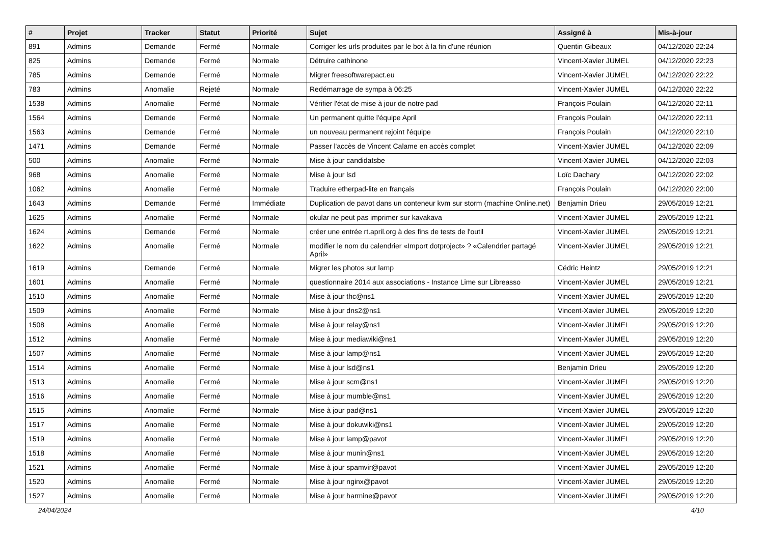| # | Projet | Tracker | Statut | Priorité | Sujet | Assigné à | Mis-à-jour |
| --- | --- | --- | --- | --- | --- | --- | --- |
| 891 | Admins | Demande | Fermé | Normale | Corriger les urls produites par le bot à la fin d'une réunion | Quentin Gibeaux | 04/12/2020 22:24 |
| 825 | Admins | Demande | Fermé | Normale | Détruire cathinone | Vincent-Xavier JUMEL | 04/12/2020 22:23 |
| 785 | Admins | Demande | Fermé | Normale | Migrer freesoftwarepact.eu | Vincent-Xavier JUMEL | 04/12/2020 22:22 |
| 783 | Admins | Anomalie | Rejeté | Normale | Redémarrage de sympa à 06:25 | Vincent-Xavier JUMEL | 04/12/2020 22:22 |
| 1538 | Admins | Anomalie | Fermé | Normale | Vérifier l'état de mise à jour de notre pad | François Poulain | 04/12/2020 22:11 |
| 1564 | Admins | Demande | Fermé | Normale | Un permanent quitte l'équipe April | François Poulain | 04/12/2020 22:11 |
| 1563 | Admins | Demande | Fermé | Normale | un nouveau permanent rejoint l'équipe | François Poulain | 04/12/2020 22:10 |
| 1471 | Admins | Demande | Fermé | Normale | Passer l'accès de Vincent Calame en accès complet | Vincent-Xavier JUMEL | 04/12/2020 22:09 |
| 500 | Admins | Anomalie | Fermé | Normale | Mise à jour candidatsbe | Vincent-Xavier JUMEL | 04/12/2020 22:03 |
| 968 | Admins | Anomalie | Fermé | Normale | Mise à jour lsd | Loïc Dachary | 04/12/2020 22:02 |
| 1062 | Admins | Anomalie | Fermé | Normale | Traduire etherpad-lite en français | François Poulain | 04/12/2020 22:00 |
| 1643 | Admins | Demande | Fermé | Immédiate | Duplication de pavot dans un conteneur kvm sur storm (machine Online.net) | Benjamin Drieu | 29/05/2019 12:21 |
| 1625 | Admins | Anomalie | Fermé | Normale | okular ne peut pas imprimer sur kavakava | Vincent-Xavier JUMEL | 29/05/2019 12:21 |
| 1624 | Admins | Demande | Fermé | Normale | créer une entrée rt.april.org à des fins de tests de l'outil | Vincent-Xavier JUMEL | 29/05/2019 12:21 |
| 1622 | Admins | Anomalie | Fermé | Normale | modifier le nom du calendrier «Import dotproject» ? «Calendrier partagé April» | Vincent-Xavier JUMEL | 29/05/2019 12:21 |
| 1619 | Admins | Demande | Fermé | Normale | Migrer les photos sur lamp | Cédric Heintz | 29/05/2019 12:21 |
| 1601 | Admins | Anomalie | Fermé | Normale | questionnaire 2014 aux associations - Instance Lime sur Libreasso | Vincent-Xavier JUMEL | 29/05/2019 12:21 |
| 1510 | Admins | Anomalie | Fermé | Normale | Mise à jour thc@ns1 | Vincent-Xavier JUMEL | 29/05/2019 12:20 |
| 1509 | Admins | Anomalie | Fermé | Normale | Mise à jour dns2@ns1 | Vincent-Xavier JUMEL | 29/05/2019 12:20 |
| 1508 | Admins | Anomalie | Fermé | Normale | Mise à jour relay@ns1 | Vincent-Xavier JUMEL | 29/05/2019 12:20 |
| 1512 | Admins | Anomalie | Fermé | Normale | Mise à jour mediawiki@ns1 | Vincent-Xavier JUMEL | 29/05/2019 12:20 |
| 1507 | Admins | Anomalie | Fermé | Normale | Mise à jour lamp@ns1 | Vincent-Xavier JUMEL | 29/05/2019 12:20 |
| 1514 | Admins | Anomalie | Fermé | Normale | Mise à jour lsd@ns1 | Benjamin Drieu | 29/05/2019 12:20 |
| 1513 | Admins | Anomalie | Fermé | Normale | Mise à jour scm@ns1 | Vincent-Xavier JUMEL | 29/05/2019 12:20 |
| 1516 | Admins | Anomalie | Fermé | Normale | Mise à jour mumble@ns1 | Vincent-Xavier JUMEL | 29/05/2019 12:20 |
| 1515 | Admins | Anomalie | Fermé | Normale | Mise à jour pad@ns1 | Vincent-Xavier JUMEL | 29/05/2019 12:20 |
| 1517 | Admins | Anomalie | Fermé | Normale | Mise à jour dokuwiki@ns1 | Vincent-Xavier JUMEL | 29/05/2019 12:20 |
| 1519 | Admins | Anomalie | Fermé | Normale | Mise à jour lamp@pavot | Vincent-Xavier JUMEL | 29/05/2019 12:20 |
| 1518 | Admins | Anomalie | Fermé | Normale | Mise à jour munin@ns1 | Vincent-Xavier JUMEL | 29/05/2019 12:20 |
| 1521 | Admins | Anomalie | Fermé | Normale | Mise à jour spamvir@pavot | Vincent-Xavier JUMEL | 29/05/2019 12:20 |
| 1520 | Admins | Anomalie | Fermé | Normale | Mise à jour nginx@pavot | Vincent-Xavier JUMEL | 29/05/2019 12:20 |
| 1527 | Admins | Anomalie | Fermé | Normale | Mise à jour harmine@pavot | Vincent-Xavier JUMEL | 29/05/2019 12:20 |
24/04/2024 4/10